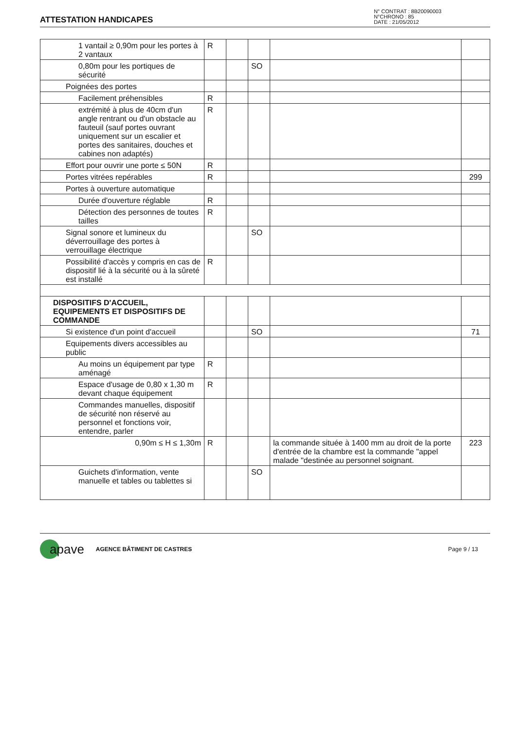ATTESTATION HANDICAPES
N° CONTRAT : 8B20090003
N°CHRONO : 85
DATE : 21/05/2012
| 1 vantail ≥ 0,90m pour les portes à 2 vantaux | R | | | | |
| 0,80m pour les portiques de sécurité | | | SO | | |
| Poignées des portes | | | | | |
| Facilement préhensibles | R | | | | |
| extrémité à plus de 40cm d'un angle rentrant ou d'un obstacle au fauteuil (sauf portes ouvrant uniquement sur un escalier et portes des sanitaires, douches et cabines non adaptés) | R | | | | |
| Effort pour ouvrir une porte ≤ 50N | R | | | | |
| Portes vitrées repérables | R | | | | 299 |
| Portes à ouverture automatique | | | | | |
| Durée d'ouverture réglable | R | | | | |
| Détection des personnes de toutes tailles | R | | | | |
| Signal sonore et lumineux du déverrouillage des portes à verrouillage électrique | | | SO | | |
| Possibilité d'accès y compris en cas de dispositif lié à la sécurité ou à la sûreté est installé | R | | | | |
| DISPOSITIFS D'ACCUEIL, EQUIPEMENTS ET DISPOSITIFS DE COMMANDE | | | | | |
| Si existence d'un point d'accueil | | | SO | | 71 |
| Equipements divers accessibles au public | | | | | |
| Au moins un équipement par type aménagé | R | | | | |
| Espace d'usage de 0,80 x 1,30 m devant chaque équipement | R | | | | |
| Commandes manuelles, dispositif de sécurité non réservé au personnel et fonctions voir, entendre, parler | | | | | |
| 0,90m ≤ H ≤ 1,30m | R | | | la commande située à 1400 mm au droit de la porte d'entrée de la chambre est la commande "appel malade "destinée au personnel soignant. | 223 |
| Guichets d'information, vente manuelle et tables ou tablettes si | | | SO | | |
apave AGENCE BÂTIMENT DE CASTRES Page 9 / 13